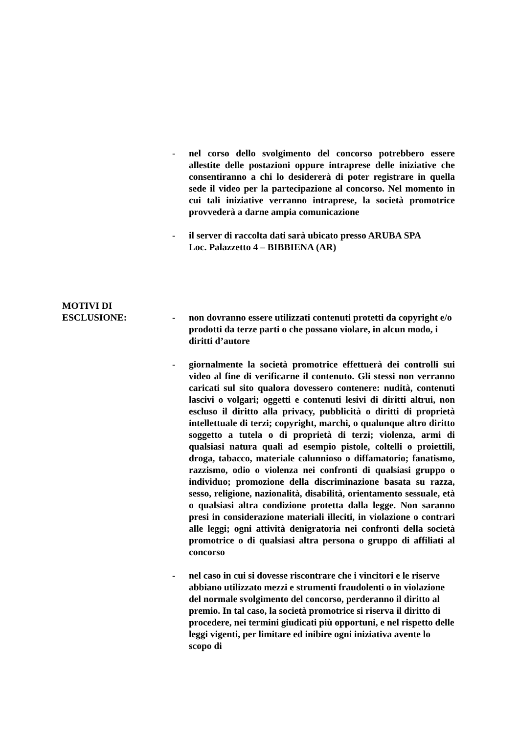- nel corso dello svolgimento del concorso potrebbero essere allestite delle postazioni oppure intraprese delle iniziative che consentiranno a chi lo desidererà di poter registrare in quella sede il video per la partecipazione al concorso. Nel momento in cui tali iniziative verranno intraprese, la società promotrice provvederà a darne ampia comunicazione
- il server di raccolta dati sarà ubicato presso ARUBA SPA
Loc. Palazzetto 4 – BIBBIENA (AR)
MOTIVI DI
ESCLUSIONE: - non dovranno essere utilizzati contenuti protetti da copyright e/o prodotti da terze parti o che possano violare, in alcun modo, i diritti d’autore
- giornalmente la società promotrice effettuerà dei controlli sui video al fine di verificarne il contenuto. Gli stessi non verranno caricati sul sito qualora dovessero contenere: nudità, contenuti lascivi o volgari; oggetti e contenuti lesivi di diritti altrui, non escluso il diritto alla privacy, pubblicità o diritti di proprietà intellettuale di terzi; copyright, marchi, o qualunque altro diritto soggetto a tutela o di proprietà di terzi; violenza, armi di qualsiasi natura quali ad esempio pistole, coltelli o proiettili, droga, tabacco, materiale calunnioso o diffamatorio; fanatismo, razzismo, odio o violenza nei confronti di qualsiasi gruppo o individuo; promozione della discriminazione basata su razza, sesso, religione, nazionalità, disabilità, orientamento sessuale, età o qualsiasi altra condizione protetta dalla legge. Non saranno presi in considerazione materiali illeciti, in violazione o contrari alle leggi; ogni attività denigratoria nei confronti della società promotrice o di qualsiasi altra persona o gruppo di affiliati al concorso
- nel caso in cui si dovesse riscontrare che i vincitori e le riserve abbiano utilizzato mezzi e strumenti fraudolenti o in violazione del normale svolgimento del concorso, perderanno il diritto al premio. In tal caso, la società promotrice si riserva il diritto di procedere, nei termini giudicati più opportuni, e nel rispetto delle leggi vigenti, per limitare ed inibire ogni iniziativa avente lo scopo di